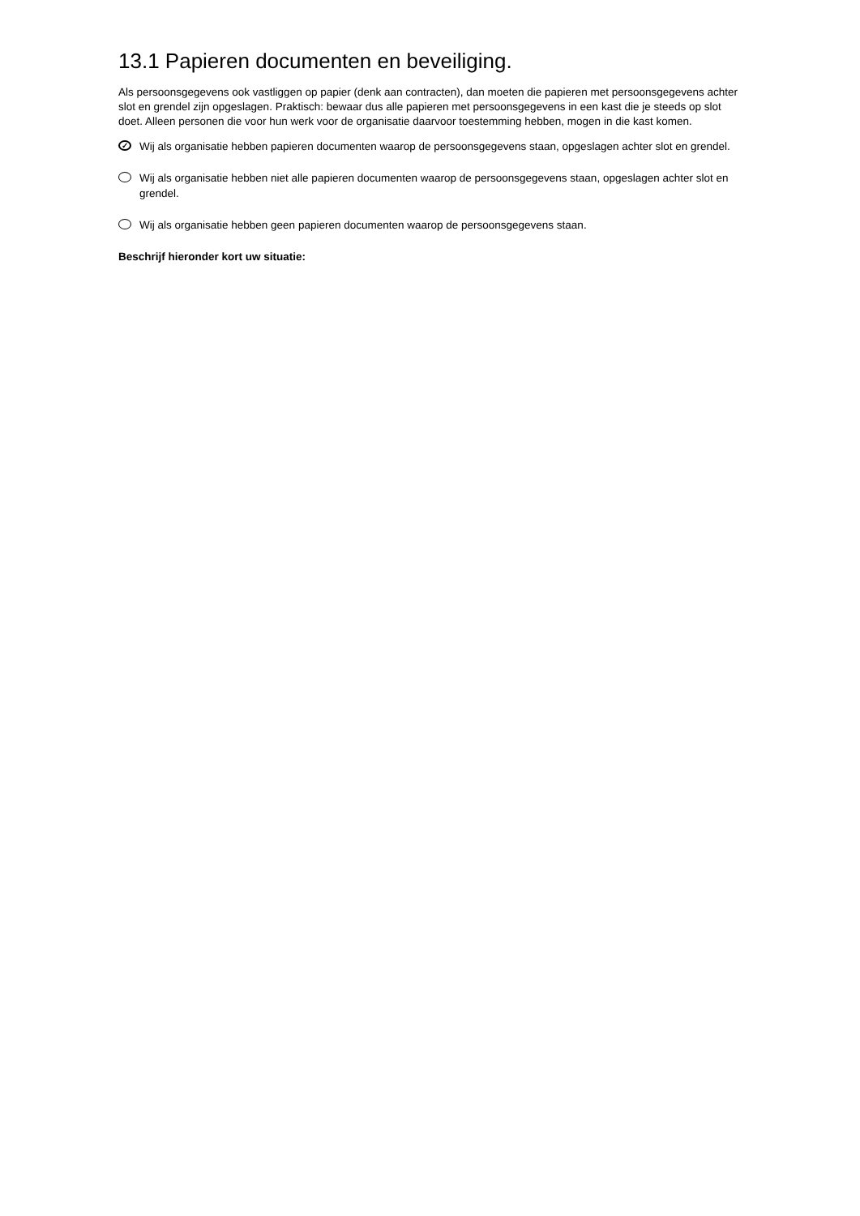13.1 Papieren documenten en beveiliging.
Als persoonsgegevens ook vastliggen op papier (denk aan contracten), dan moeten die papieren met persoonsgegevens achter slot en grendel zijn opgeslagen. Praktisch: bewaar dus alle papieren met persoonsgegevens in een kast die je steeds op slot doet. Alleen personen die voor hun werk voor de organisatie daarvoor toestemming hebben, mogen in die kast komen.
✓ Wij als organisatie hebben papieren documenten waarop de persoonsgegevens staan, opgeslagen achter slot en grendel.
Wij als organisatie hebben niet alle papieren documenten waarop de persoonsgegevens staan, opgeslagen achter slot en grendel.
Wij als organisatie hebben geen papieren documenten waarop de persoonsgegevens staan.
Beschrijf hieronder kort uw situatie: